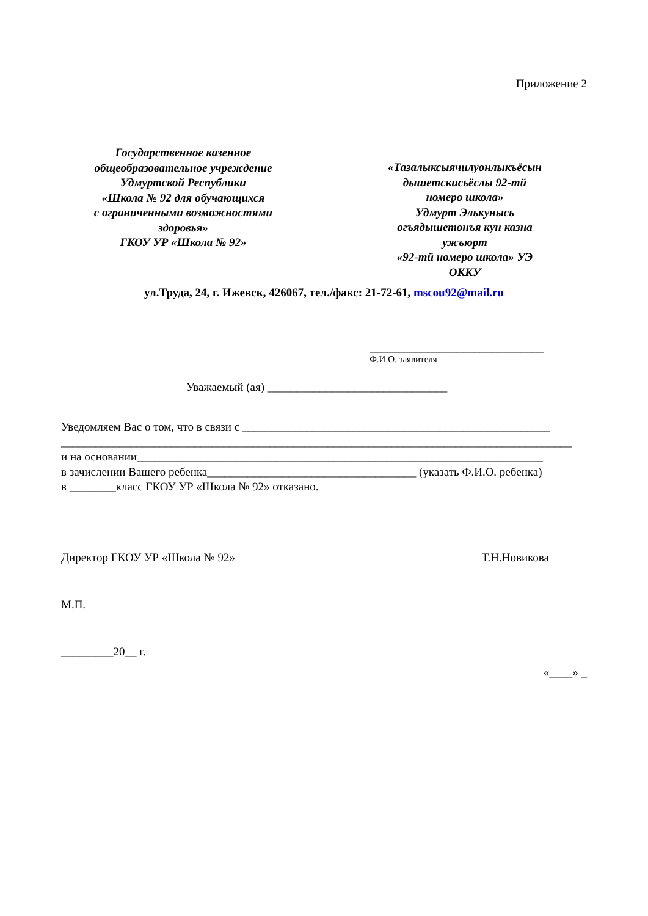Приложение 2
Государственное казенное
общеобразовательное учреждение
Удмуртской Республики
«Школа № 92 для обучающихся
с ограниченными возможностями
здоровья»
ГКОУ УР «Школа № 92»
«Тазалыксыячилуонлыкъёсын
дышетскисьёслы 92-тӥ
номеро школа»
Удмурт Элькунысь
огъядышетонъя кун казна
ужъюрт
«92-тӥ номеро школа» УЭ
ОККУ
ул.Труда, 24, г. Ижевск, 426067, тел./факс: 21-72-61, mscou92@mail.ru
______________________________
Ф.И.О. заявителя
Уважаемый (ая) _______________________________
Уведомляем Вас о том, что в связи с _____________________________________________________
________________________________________________________________________________________
и на основании______________________________________________________________________
в зачислении Вашего ребенка____________________________________ (указать Ф.И.О. ребенка)
в ________класс ГКОУ УР «Школа № 92» отказано.
Директор ГКОУ УР «Школа № 92» Т.Н.Новикова
М.П.
_________20__ г.
«____» _